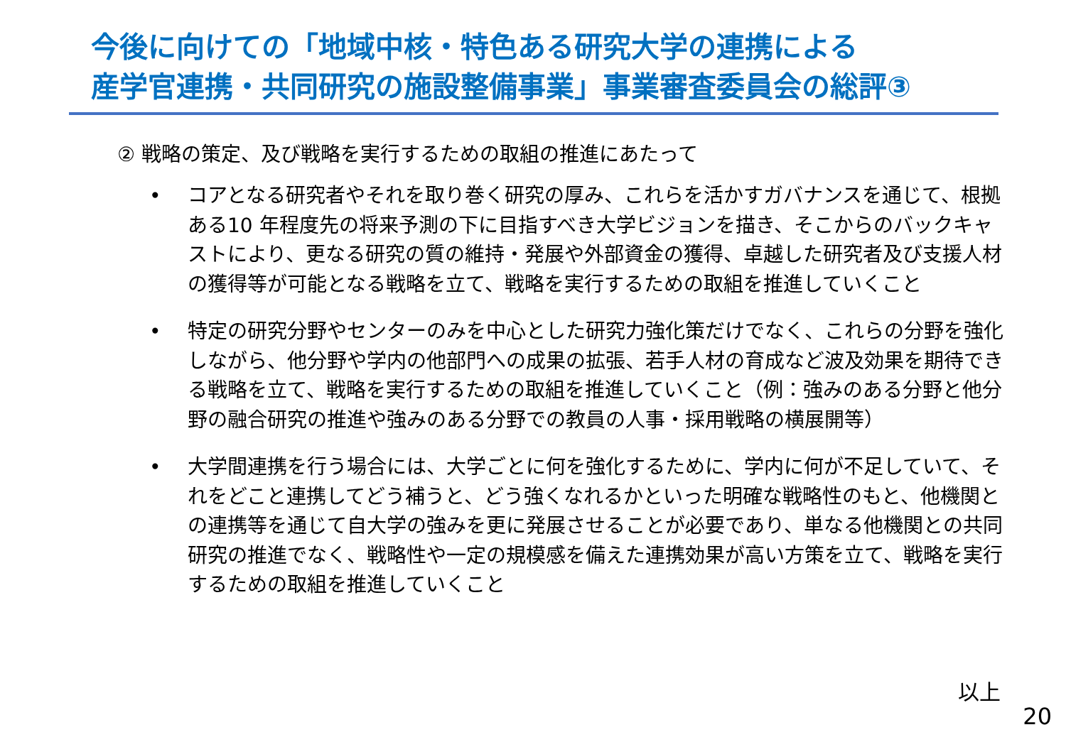今後に向けての「地域中核・特色ある研究大学の連携による
産学官連携・共同研究の施設整備事業」事業審査委員会の総評③
② 戦略の策定、及び戦略を実行するための取組の推進にあたって
• コアとなる研究者やそれを取り巻く研究の厚み、これらを活かすガバナンスを通じて、根拠ある10 年程度先の将来予測の下に目指すべき大学ビジョンを描き、そこからのバックキャストにより、更なる研究の質の維持・発展や外部資金の獲得、卓越した研究者及び支援人材の獲得等が可能となる戦略を立て、戦略を実行するための取組を推進していくこと
• 特定の研究分野やセンターのみを中心とした研究力強化策だけでなく、これらの分野を強化しながら、他分野や学内の他部門への成果の拡張、若手人材の育成など波及効果を期待できる戦略を立て、戦略を実行するための取組を推進していくこと（例：強みのある分野と他分野の融合研究の推進や強みのある分野での教員の人事・採用戦略の横展開等）
• 大学間連携を行う場合には、大学ごとに何を強化するために、学内に何が不足していて、それをどこと連携してどう補うと、どう強くなれるかといった明確な戦略性のもと、他機関との連携等を通じて自大学の強みを更に発展させることが必要であり、単なる他機関との共同研究の推進でなく、戦略性や一定の規模感を備えた連携効果が高い方策を立て、戦略を実行するための取組を推進していくこと
以上
20